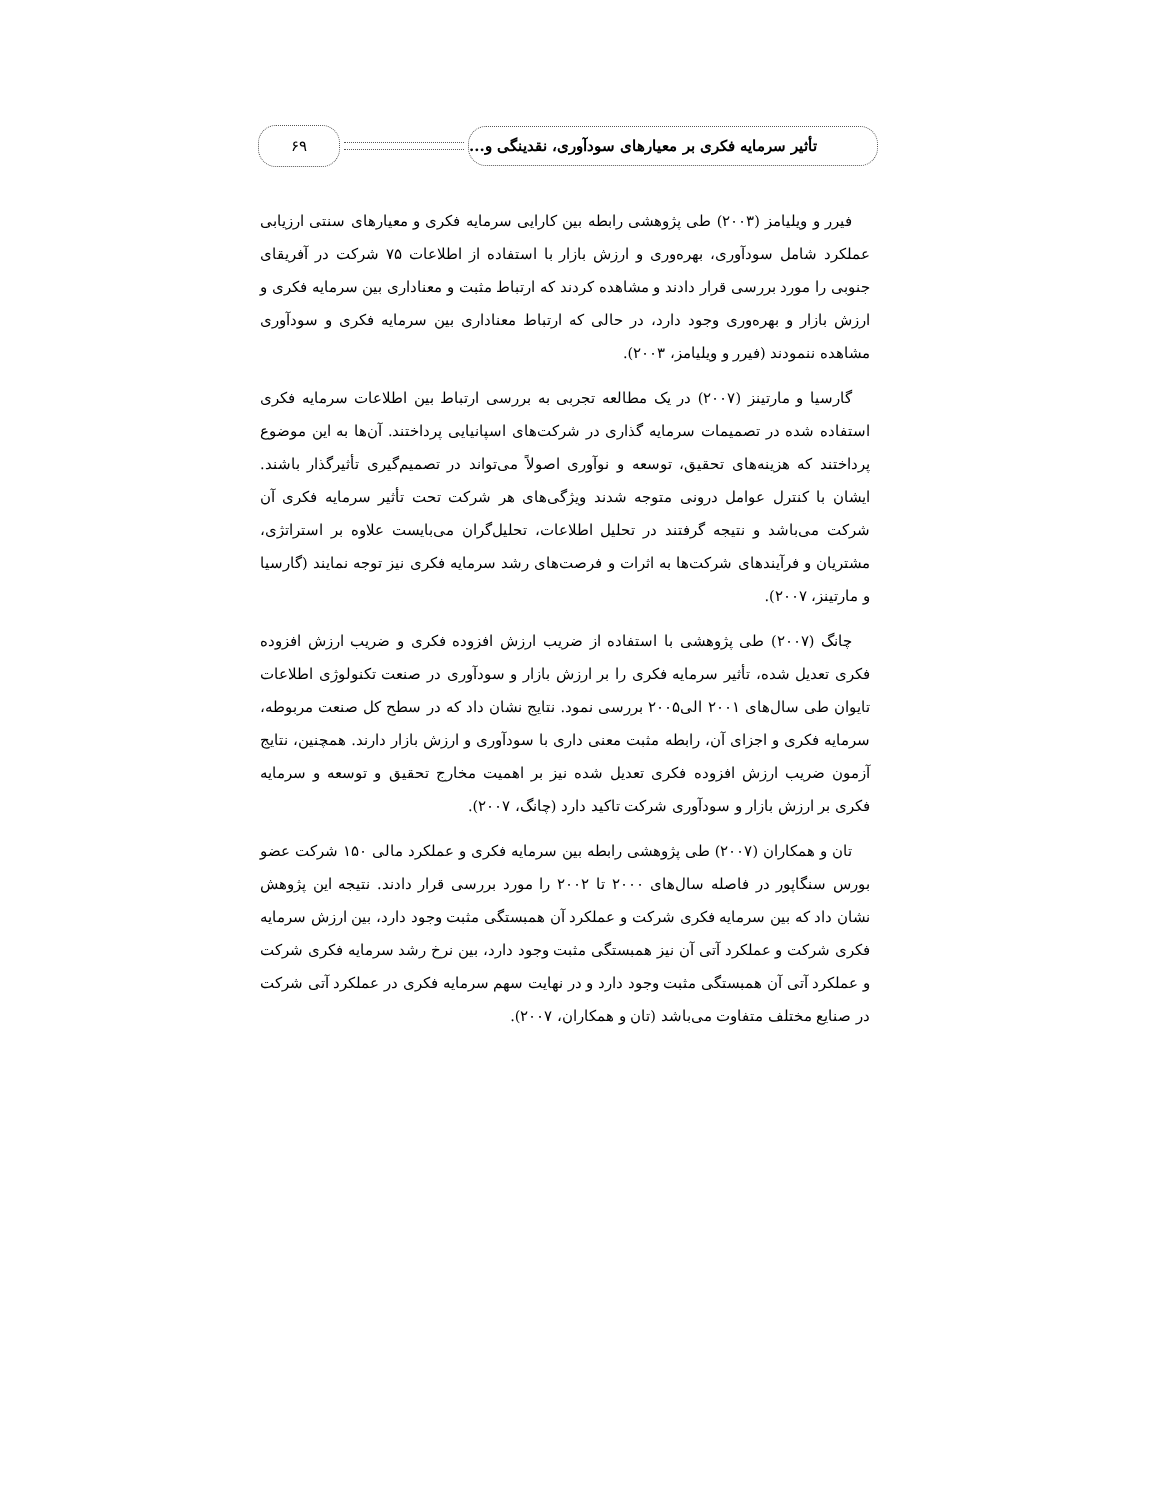تأثیر سرمایه فکری بر معیارهای سودآوری، نقدینگی و...
۶۹
فیرر و ویلیامز (۲۰۰۳) طی پژوهشی رابطه بین کارایی سرمایه فکری و معیارهای سنتی ارزیابی عملکرد شامل سودآوری، بهره‌وری و ارزش بازار با استفاده از اطلاعات ۷۵ شرکت در آفریقای جنوبی را مورد بررسی قرار دادند و مشاهده کردند که ارتباط مثبت و معناداری بین سرمایه فکری و ارزش بازار و بهره‌وری وجود دارد، در حالی که ارتباط معناداری بین سرمایه فکری و سودآوری مشاهده ننمودند (فیرر و ویلیامز، ۲۰۰۳).
گارسیا و مارتینز (۲۰۰۷) در یک مطالعه تجربی به بررسی ارتباط بین اطلاعات سرمایه فکری استفاده شده در تصمیمات سرمایه گذاری در شرکت‌های اسپانیایی پرداختند. آن‌ها به این موضوع پرداختند که هزینه‌های تحقیق، توسعه و نوآوری اصولاً می‌تواند در تصمیم‌گیری تأثیرگذار باشند. ایشان با کنترل عوامل درونی متوجه شدند ویژگی‌های هر شرکت تحت تأثیر سرمایه فکری آن شرکت می‌باشد و نتیجه گرفتند در تحلیل اطلاعات، تحلیل‌گران می‌بایست علاوه بر استراتژی، مشتریان و فرآیندهای شرکت‌ها به اثرات و فرصت‌های رشد سرمایه فکری نیز توجه نمایند (گارسیا و مارتینز، ۲۰۰۷).
چانگ (۲۰۰۷) طی پژوهشی با استفاده از ضریب ارزش افزوده فکری و ضریب ارزش افزوده فکری تعدیل شده، تأثیر سرمایه فکری را بر ارزش بازار و سودآوری در صنعت تکنولوژی اطلاعات تایوان طی سال‌های ۲۰۰۱ الی۲۰۰۵ بررسی نمود. نتایج نشان داد که در سطح کل صنعت مربوطه، سرمایه فکری و اجزای آن، رابطه مثبت معنی داری با سودآوری و ارزش بازار دارند. همچنین، نتایج آزمون ضریب ارزش افزوده فکری تعدیل شده نیز بر اهمیت مخارج تحقیق و توسعه و سرمایه فکری بر ارزش بازار و سودآوری شرکت تاکید دارد (چانگ، ۲۰۰۷).
تان و همکاران (۲۰۰۷) طی پژوهشی رابطه بین سرمایه فکری و عملکرد مالی ۱۵۰ شرکت عضو بورس سنگاپور در فاصله سال‌های ۲۰۰۰ تا ۲۰۰۲ را مورد بررسی قرار دادند. نتیجه این پژوهش نشان داد که بین سرمایه فکری شرکت و عملکرد آن همبستگی مثبت وجود دارد، بین ارزش سرمایه فکری شرکت و عملکرد آتی آن نیز همبستگی مثبت وجود دارد، بین نرخ رشد سرمایه فکری شرکت و عملکرد آتی آن همبستگی مثبت وجود دارد و در نهایت سهم سرمایه فکری در عملکرد آتی شرکت در صنایع مختلف متفاوت می‌باشد (تان و همکاران، ۲۰۰۷).